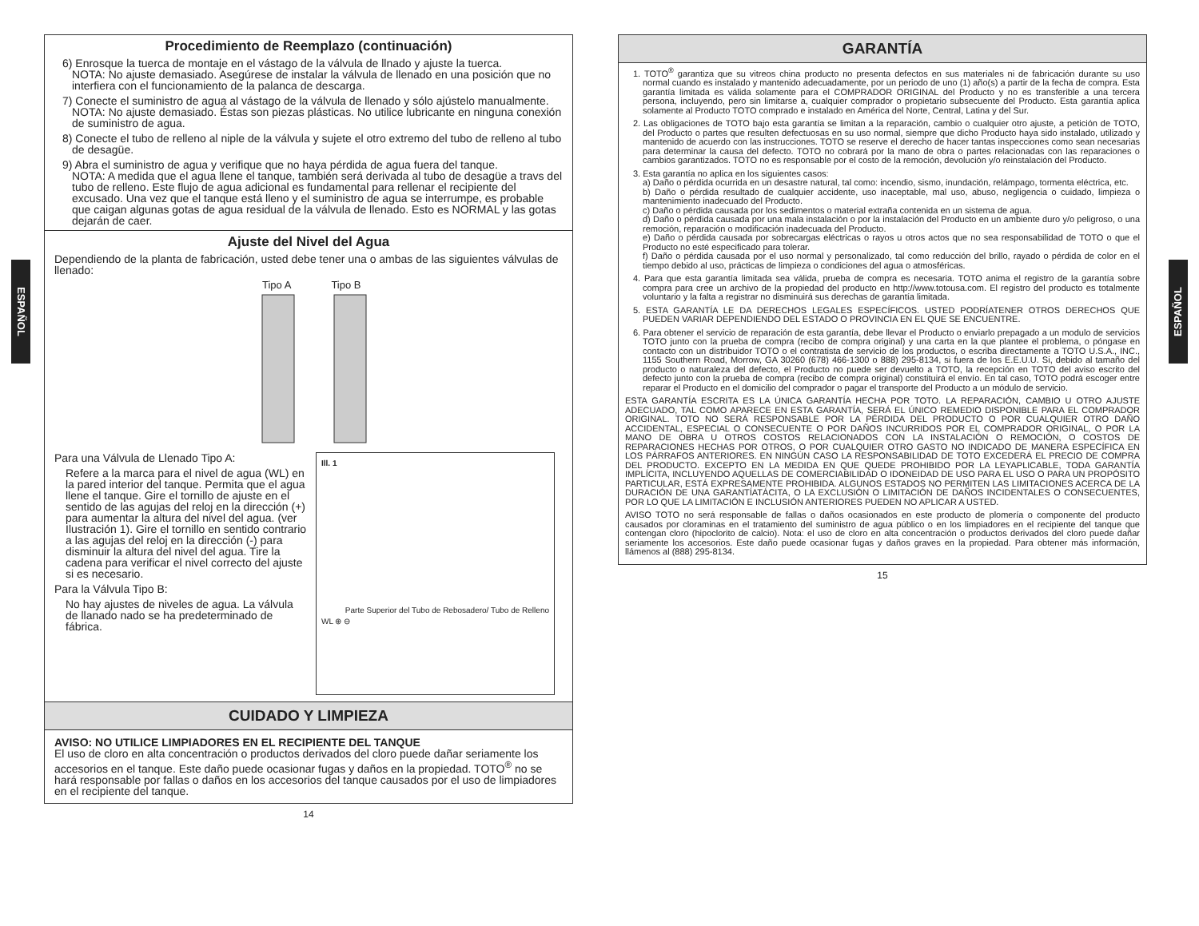ESPAÑOL
ESPAÑOL
Procedimiento de Reemplazo (continuación)
6) Enrosque la tuerca de montaje en el vástago de la válvula de llnado y ajuste la tuerca.
NOTA: No ajuste demasiado. Asegúrese de instalar la válvula de llenado en una posición que no interfiera con el funcionamiento de la palanca de descarga.
7) Conecte el suministro de agua al vástago de la válvula de llenado y sólo ajústelo manualmente.
NOTA: No ajuste demasiado. Éstas son piezas plásticas. No utilice lubricante en ninguna conexión de suministro de agua.
8) Conecte el tubo de relleno al niple de la válvula y sujete el otro extremo del tubo de relleno al tubo de desagüe.
9) Abra el suministro de agua y verifique que no haya pérdida de agua fuera del tanque.
NOTA: A medida que el agua llene el tanque, también será derivada al tubo de desagüe a travs del tubo de relleno. Este flujo de agua adicional es fundamental para rellenar el recipiente del excusado. Una vez que el tanque está lleno y el suministro de agua se interrumpe, es probable que caigan algunas gotas de agua residual de la válvula de llenado. Esto es NORMAL y las gotas dejarán de caer.
Ajuste del Nivel del Agua
Dependiendo de la planta de fabricación, usted debe tener una o ambas de las siguientes válvulas de llenado:
Tipo A Tipo B
Ill. 1
Parte Superior del Tubo de Rebo­sadero/ Tubo de Relleno
WL ⊕ ⊖
Para una Válvula de Llenado Tipo A:
Refere a la marca para el nivel de agua (WL) en la pared interior del tanque. Permita que el agua llene el tanque. Gire el tornillo de ajuste en el sentido de las agujas del reloj en la dirección (+) para aumentar la altura del nivel del agua. (ver Ilustración 1). Gire el tornillo en sentido contrario a las agujas del reloj en la dirección (-) para disminuir la altura del nivel del agua. Tire la cadena para verificar el nivel correcto del ajuste si es necesario.
Para la Válvula Tipo B:
No hay ajustes de niveles de agua. La válvula de llanado nado se ha predeterminado de fábrica.
CUIDADO Y LIMPIEZA
AVISO: NO UTILICE LIMPIADORES EN EL RECIPIENTE DEL TANQUE
El uso de cloro en alta concentración o productos derivados del cloro puede dañar seriamente los accesorios en el tanque. Este daño puede ocasionar fugas y daños en la propiedad. TOTO<sup>®</sup> no se hará responsable por fallas o daños en los accesorios del tanque causados por el uso de limpiadores en el recipiente del tanque.
14
GARANTÍA
1. TOTO<sup>®</sup> garantiza que su vitreos china producto no presenta defectos en sus materiales ni de fabricación durante su uso normal cuando es instalado y mantenido adecuadamente, por un periodo de uno (1) año(s) a partir de la fecha de compra. Esta garantía limitada es válida solamente para el COMPRADOR ORIGINAL del Producto y no es transferible a una tercera persona, incluyendo, pero sin limitarse a, cualquier comprador o propietario subsecuente del Producto. Esta garantía aplica solamente al Producto TOTO comprado e instalado en América del Norte, Central, Latina y del Sur.
2. Las obligaciones de TOTO bajo esta garantía se limitan a la reparación, cambio o cualquier otro ajuste, a petición de TOTO, del Producto o partes que resulten defectuosas en su uso normal, siempre que dicho Producto haya sido instalado, utilizado y mantenido de acuerdo con las instrucciones. TOTO se reserve el derecho de hacer tantas inspecciones como sean necesarias para determinar la causa del defecto. TOTO no cobrará por la mano de obra o partes relacionadas con las reparaciones o cambios garantizados. TOTO no es responsable por el costo de la remoción, devolución y/o reinstalación del Producto.
3. Esta garantía no aplica en los siguientes casos:
a) Daño o pérdida ocurrida en un desastre natural, tal como: incendio, sismo, inundación, relámpago, tormenta eléctrica, etc.
b) Daño o pérdida resultado de cualquier accidente, uso inaceptable, mal uso, abuso, negligencia o cuidado, limpieza o mantenimiento inadecuado del Producto.
c) Daño o pérdida causada por los sedimentos o material extraña contenida en un sistema de agua.
d) Daño o pérdida causada por una mala instalación o por la instalación del Producto en un ambiente duro y/o peligroso, o una remoción, reparación o modificación inadecuada del Producto.
e) Daño o pérdida causada por sobrecargas eléctricas o rayos u otros actos que no sea responsabilidad de TOTO o que el Producto no esté especificado para tolerar.
f) Daño o pérdida causada por el uso normal y personalizado, tal como reducción del brillo, rayado o pérdida de color en el tiempo debido al uso, prácticas de limpieza o condiciones del agua o atmosféricas.
4. Para que esta garantía limitada sea válida, prueba de compra es necesaria. TOTO anima el registro de la garantía sobre compra para cree un archivo de la propiedad del producto en http://www.totousa.com. El registro del producto es totalmente voluntario y la falta a registrar no disminuirá sus derechas de garantía limitada.
5. ESTA GARANTÍA LE DA DERECHOS LEGALES ESPECÍFICOS. USTED PODRÍATENER OTROS DERECHOS QUE PUEDEN VARIAR DEPENDIENDO DEL ESTADO O PROVINCIA EN EL QUE SE ENCUENTRE.
6. Para obtener el servicio de reparación de esta garantía, debe llevar el Producto o enviarlo prepagado a un modulo de servicios TOTO junto con la prueba de compra (recibo de compra original) y una carta en la que plantee el problema, o póngase en contacto con un distribuidor TOTO o el contratista de servicio de los productos, o escriba directamente a TOTO U.S.A., INC., 1155 Southern Road, Morrow, GA 30260 (678) 466-1300 o 888) 295-8134, si fuera de los E.E.U.U. Si, debido al tamaño del producto o naturaleza del defecto, el Producto no puede ser devuelto a TOTO, la recepción en TOTO del aviso escrito del defecto junto con la prueba de compra (recibo de compra original) constituirá el envío. En tal caso, TOTO podrá escoger entre reparar el Producto en el domicilio del comprador o pagar el transporte del Producto a un módulo de servicio.
ESTA GARANTÍA ESCRITA ES LA ÚNICA GARANTÍA HECHA POR TOTO. LA REPARACIÓN, CAMBIO U OTRO AJUSTE ADECUADO, TAL COMO APARECE EN ESTA GARANTÍA, SERÁ EL ÚNICO REMEDIO DISPONIBLE PARA EL COMPRADOR ORIGINAL. TOTO NO SERÁ RESPONSABLE POR LA PÉRDIDA DEL PRODUCTO O POR CUALQUIER OTRO DAÑO ACCIDENTAL, ESPECIAL O CONSECUENTE O POR DAÑOS INCURRIDOS POR EL COMPRADOR ORIGINAL, O POR LA MANO DE OBRA U OTROS COSTOS RELACIONADOS CON LA INSTALACIÓN O REMOCIÓN, O COSTOS DE REPARACIONES HECHAS POR OTROS, O POR CUALQUIER OTRO GASTO NO INDICADO DE MANERA ESPECÍFICA EN LOS PÁRRAFOS ANTERIORES. EN NINGÚN CASO LA RESPONSABILIDAD DE TOTO EXCEDERÁ EL PRECIO DE COMPRA DEL PRODUCTO. EXCEPTO EN LA MEDIDA EN QUE QUEDE PROHIBIDO POR LA LEYAPLICABLE, TODA GARANTÍA IMPLÍCITA, INCLUYENDO AQUELLAS DE COMERCIABILIDAD O IDONEIDAD DE USO PARA EL USO O PARA UN PROPÓSITO PARTICULAR, ESTÁ EXPRESAMENTE PROHIBIDA. ALGUNOS ESTADOS NO PERMITEN LAS LIMITACIONES ACERCA DE LA DURACIÓN DE UNA GARANTÍATÁCITA, O LA EXCLUSIÓN O LIMITACIÓN DE DAÑOS INCIDENTALES O CONSECUENTES, POR LO QUE LA LIMITACIÓN E INCLUSIÓN ANTERIORES PUEDEN NO APLICAR A USTED.
AVISO TOTO no será responsable de fallas o daños ocasionados en este producto de plomería o componente del producto causados por cloraminas en el tratamiento del suministro de agua público o en los limpiadores en el recipiente del tanque que contengan cloro (hipoclorito de calcio). Nota: el uso de cloro en alta concentración o productos derivados del cloro puede dañar seriamente los accesorios. Este daño puede ocasionar fugas y daños graves en la propiedad. Para obtener más información, llámenos al (888) 295-8134.
15